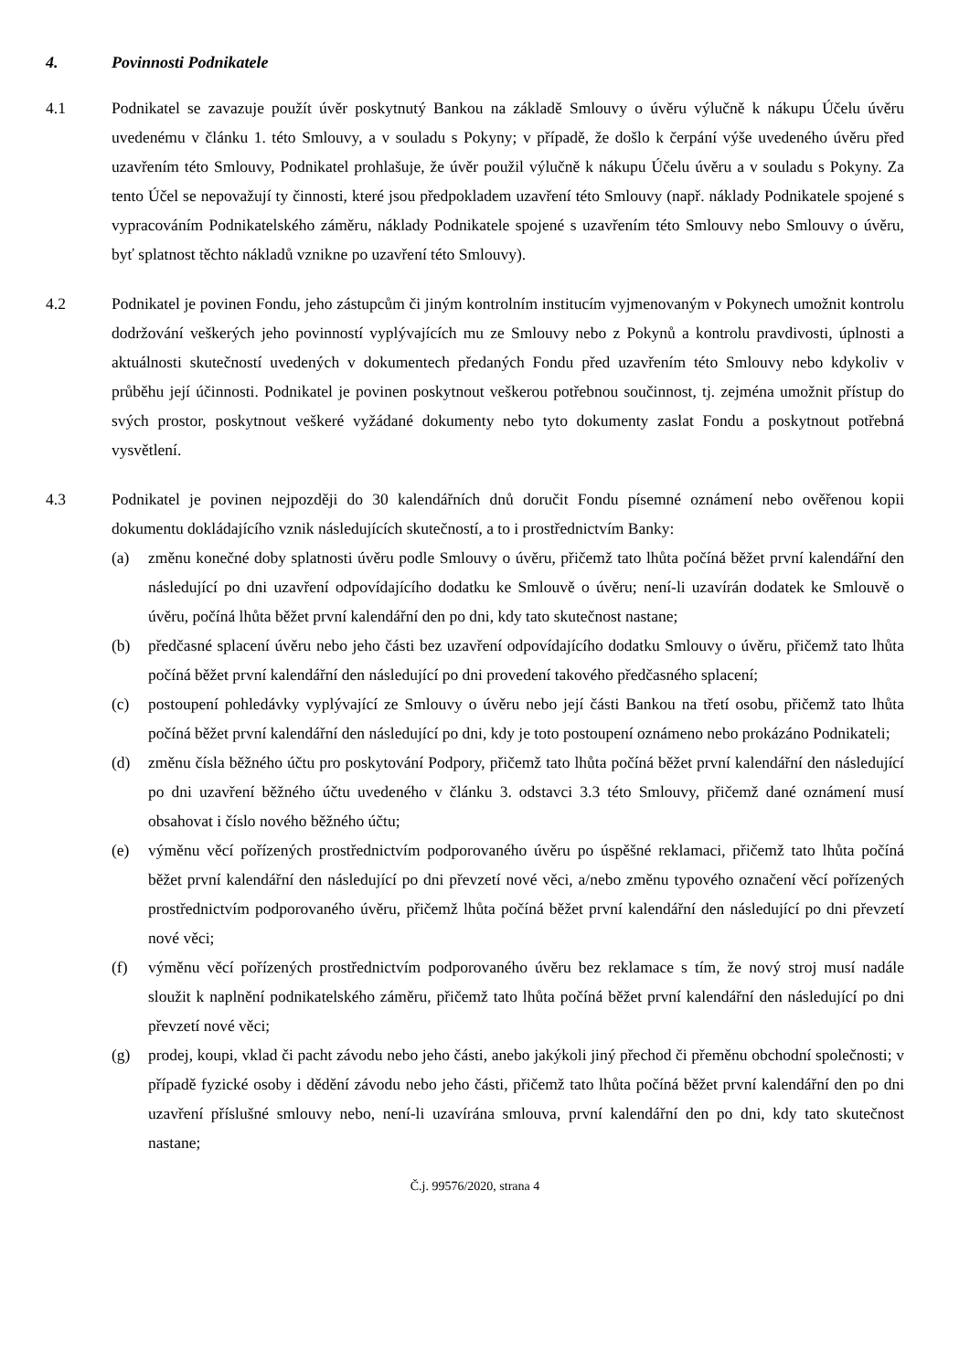4. Povinnosti Podnikatele
4.1 Podnikatel se zavazuje použít úvěr poskytnutý Bankou na základě Smlouvy o úvěru výlučně k nákupu Účelu úvěru uvedenému v článku 1. této Smlouvy, a v souladu s Pokyny; v případě, že došlo k čerpání výše uvedeného úvěru před uzavřením této Smlouvy, Podnikatel prohlašuje, že úvěr použil výlučně k nákupu Účelu úvěru a v souladu s Pokyny. Za tento Účel se nepovažují ty činnosti, které jsou předpokladem uzavření této Smlouvy (např. náklady Podnikatele spojené s vypracováním Podnikatelského záměru, náklady Podnikatele spojené s uzavřením této Smlouvy nebo Smlouvy o úvěru, byť splatnost těchto nákladů vznikne po uzavření této Smlouvy).
4.2 Podnikatel je povinen Fondu, jeho zástupcům či jiným kontrolním institucím vyjmenovaným v Pokynech umožnit kontrolu dodržování veškerých jeho povinností vyplývajících mu ze Smlouvy nebo z Pokynů a kontrolu pravdivosti, úplnosti a aktuálnosti skutečností uvedených v dokumentech předaných Fondu před uzavřením této Smlouvy nebo kdykoliv v průběhu její účinnosti. Podnikatel je povinen poskytnout veškerou potřebnou součinnost, tj. zejména umožnit přístup do svých prostor, poskytnout veškeré vyžádané dokumenty nebo tyto dokumenty zaslat Fondu a poskytnout potřebná vysvětlení.
4.3 Podnikatel je povinen nejpozději do 30 kalendářních dnů doručit Fondu písemné oznámení nebo ověřenou kopii dokumentu dokládajícího vznik následujících skutečností, a to i prostřednictvím Banky:
(a) změnu konečné doby splatnosti úvěru podle Smlouvy o úvěru, přičemž tato lhůta počíná běžet první kalendářní den následující po dni uzavření odpovídajícího dodatku ke Smlouvě o úvěru; není-li uzavírán dodatek ke Smlouvě o úvěru, počíná lhůta běžet první kalendářní den po dni, kdy tato skutečnost nastane;
(b) předčasné splacení úvěru nebo jeho části bez uzavření odpovídajícího dodatku Smlouvy o úvěru, přičemž tato lhůta počíná běžet první kalendářní den následující po dni provedení takového předčasného splacení;
(c) postoupení pohledávky vyplývající ze Smlouvy o úvěru nebo její části Bankou na třetí osobu, přičemž tato lhůta počíná běžet první kalendářní den následující po dni, kdy je toto postoupení oznámeno nebo prokázáno Podnikateli;
(d) změnu čísla běžného účtu pro poskytování Podpory, přičemž tato lhůta počíná běžet první kalendářní den následující po dni uzavření běžného účtu uvedeného v článku 3. odstavci 3.3 této Smlouvy, přičemž dané oznámení musí obsahovat i číslo nového běžného účtu;
(e) výměnu věcí pořízených prostřednictvím podporovaného úvěru po úspěšné reklamaci, přičemž tato lhůta počíná běžet první kalendářní den následující po dni převzetí nové věci, a/nebo změnu typového označení věcí pořízených prostřednictvím podporovaného úvěru, přičemž lhůta počíná běžet první kalendářní den následující po dni převzetí nové věci;
(f) výměnu věcí pořízených prostřednictvím podporovaného úvěru bez reklamace s tím, že nový stroj musí nadále sloužit k naplnění podnikatelského záměru, přičemž tato lhůta počíná běžet první kalendářní den následující po dni převzetí nové věci;
(g) prodej, koupi, vklad či pacht závodu nebo jeho části, anebo jakýkoli jiný přechod či přeměnu obchodní společnosti; v případě fyzické osoby i dědění závodu nebo jeho části, přičemž tato lhůta počíná běžet první kalendářní den po dni uzavření příslušné smlouvy nebo, není-li uzavírána smlouva, první kalendářní den po dni, kdy tato skutečnost nastane;
Č.j. 99576/2020, strana 4